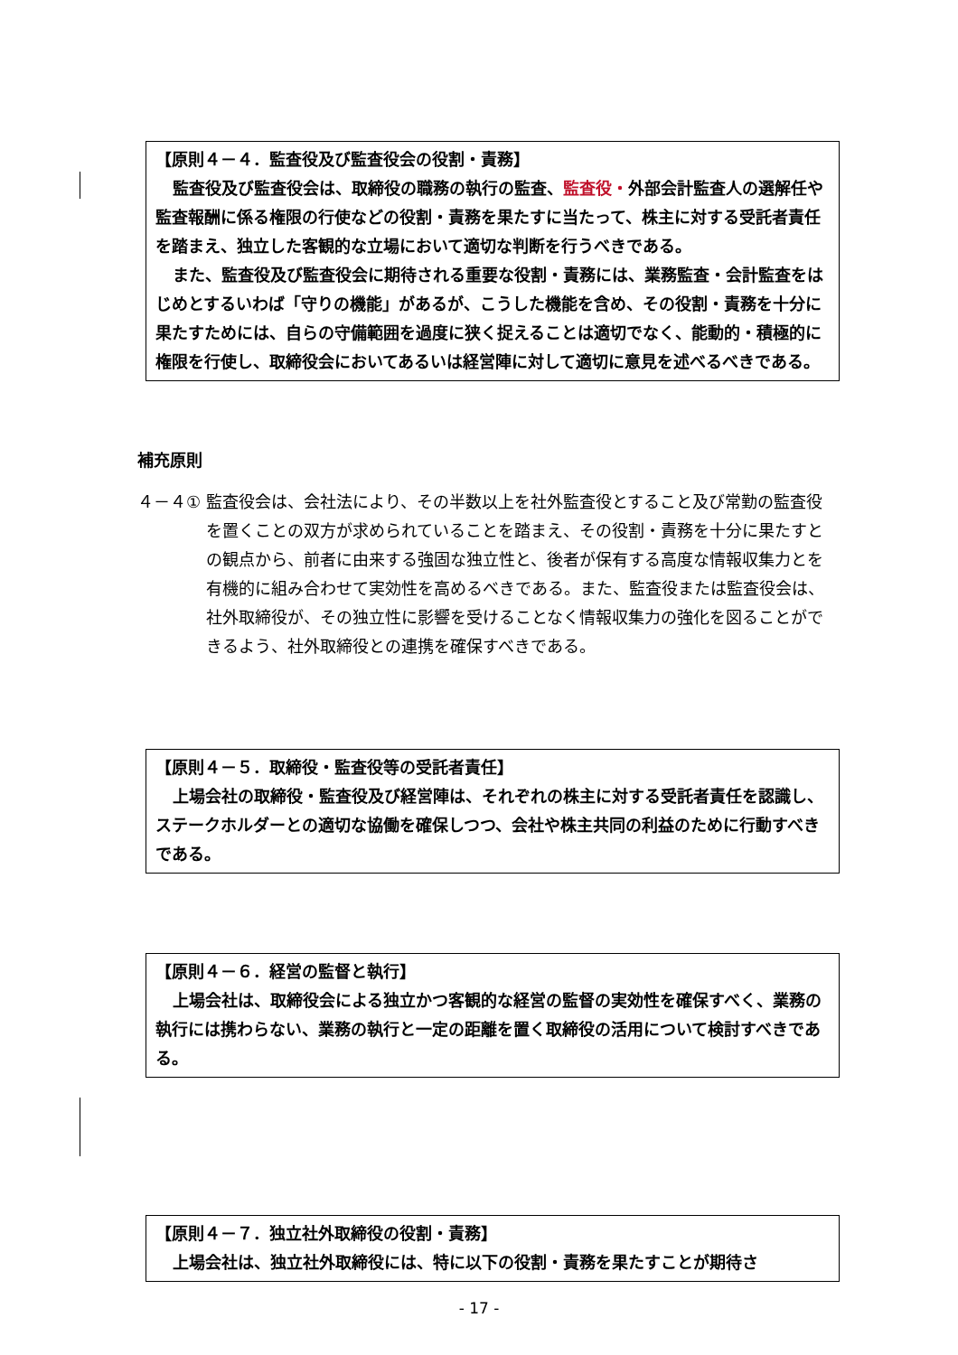【原則４－４．監査役及び監査役会の役割・責務】
監査役及び監査役会は、取締役の職務の執行の監査、監査役・外部会計監査人の選解任や監査報酬に係る権限の行使などの役割・責務を果たすに当たって、株主に対する受託者責任を踏まえ、独立した客観的な立場において適切な判断を行うべきである。
また、監査役及び監査役会に期待される重要な役割・責務には、業務監査・会計監査をはじめとするいわば「守りの機能」があるが、こうした機能を含め、その役割・責務を十分に果たすためには、自らの守備範囲を過度に狭く捉えることは適切でなく、能動的・積極的に権限を行使し、取締役会においてあるいは経営陣に対して適切に意見を述べるべきである。
補充原則
４－４① 監査役会は、会社法により、その半数以上を社外監査役とすること及び常勤の監査役を置くことの双方が求められていることを踏まえ、その役割・責務を十分に果たすとの観点から、前者に由来する強固な独立性と、後者が保有する高度な情報収集力とを有機的に組み合わせて実効性を高めるべきである。また、監査役または監査役会は、社外取締役が、その独立性に影響を受けることなく情報収集力の強化を図ることができるよう、社外取締役との連携を確保すべきである。
【原則４－５．取締役・監査役等の受託者責任】
上場会社の取締役・監査役及び経営陣は、それぞれの株主に対する受託者責任を認識し、ステークホルダーとの適切な協働を確保しつつ、会社や株主共同の利益のために行動すべきである。
【原則４－６．経営の監督と執行】
上場会社は、取締役会による独立かつ客観的な経営の監督の実効性を確保すべく、業務の執行には携わらない、業務の執行と一定の距離を置く取締役の活用について検討すべきである。
【原則４－７．独立社外取締役の役割・責務】
上場会社は、独立社外取締役には、特に以下の役割・責務を果たすことが期待さ
- 17 -